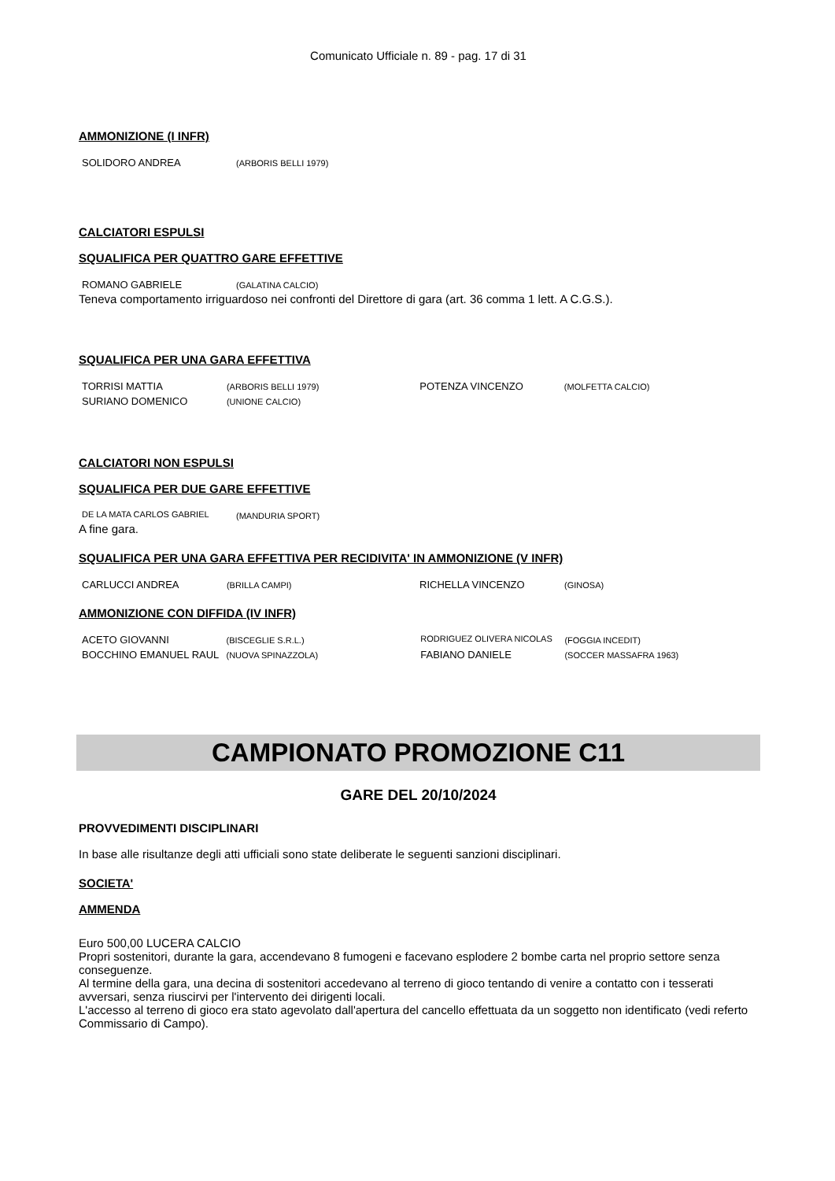Comunicato Ufficiale n. 89 - pag. 17 di 31
AMMONIZIONE (I INFR)
| SOLIDORO ANDREA | (ARBORIS BELLI 1979) |
CALCIATORI ESPULSI
SQUALIFICA PER QUATTRO GARE EFFETTIVE
| ROMANO GABRIELE | (GALATINA CALCIO) |
Teneva comportamento irriguardoso nei confronti del Direttore di gara (art. 36 comma 1 lett. A C.G.S.).
SQUALIFICA PER UNA GARA EFFETTIVA
| TORRISI MATTIA | (ARBORIS BELLI 1979) | POTENZA VINCENZO | (MOLFETTA CALCIO) |
| SURIANO DOMENICO | (UNIONE CALCIO) | | |
CALCIATORI NON ESPULSI
SQUALIFICA PER DUE GARE EFFETTIVE
| DE LA MATA CARLOS GABRIEL | (MANDURIA SPORT) |
A fine gara.
SQUALIFICA PER UNA GARA EFFETTIVA PER RECIDIVITA' IN AMMONIZIONE (V INFR)
| CARLUCCI ANDREA | (BRILLA CAMPI) | RICHELLA VINCENZO | (GINOSA) |
AMMONIZIONE CON DIFFIDA (IV INFR)
| ACETO GIOVANNI | (BISCEGLIE S.R.L.) | RODRIGUEZ OLIVERA NICOLAS | (FOGGIA INCEDIT) |
| BOCCHINO EMANUEL RAUL | (NUOVA SPINAZZOLA) | FABIANO DANIELE | (SOCCER MASSAFRA 1963) |
CAMPIONATO PROMOZIONE C11
GARE DEL 20/10/2024
PROVVEDIMENTI DISCIPLINARI
In base alle risultanze degli atti ufficiali sono state deliberate le seguenti sanzioni disciplinari.
SOCIETA'
AMMENDA
Euro 500,00 LUCERA CALCIO
Propri sostenitori, durante la gara, accendevano 8 fumogeni e facevano esplodere 2 bombe carta nel proprio settore senza conseguenze.
Al termine della gara, una decina di sostenitori accedevano al terreno di gioco tentando di venire a contatto con i tesserati avversari, senza riuscirvi per l'intervento dei dirigenti locali.
L'accesso al terreno di gioco era stato agevolato dall'apertura del cancello effettuata da un soggetto non identificato (vedi referto Commissario di Campo).